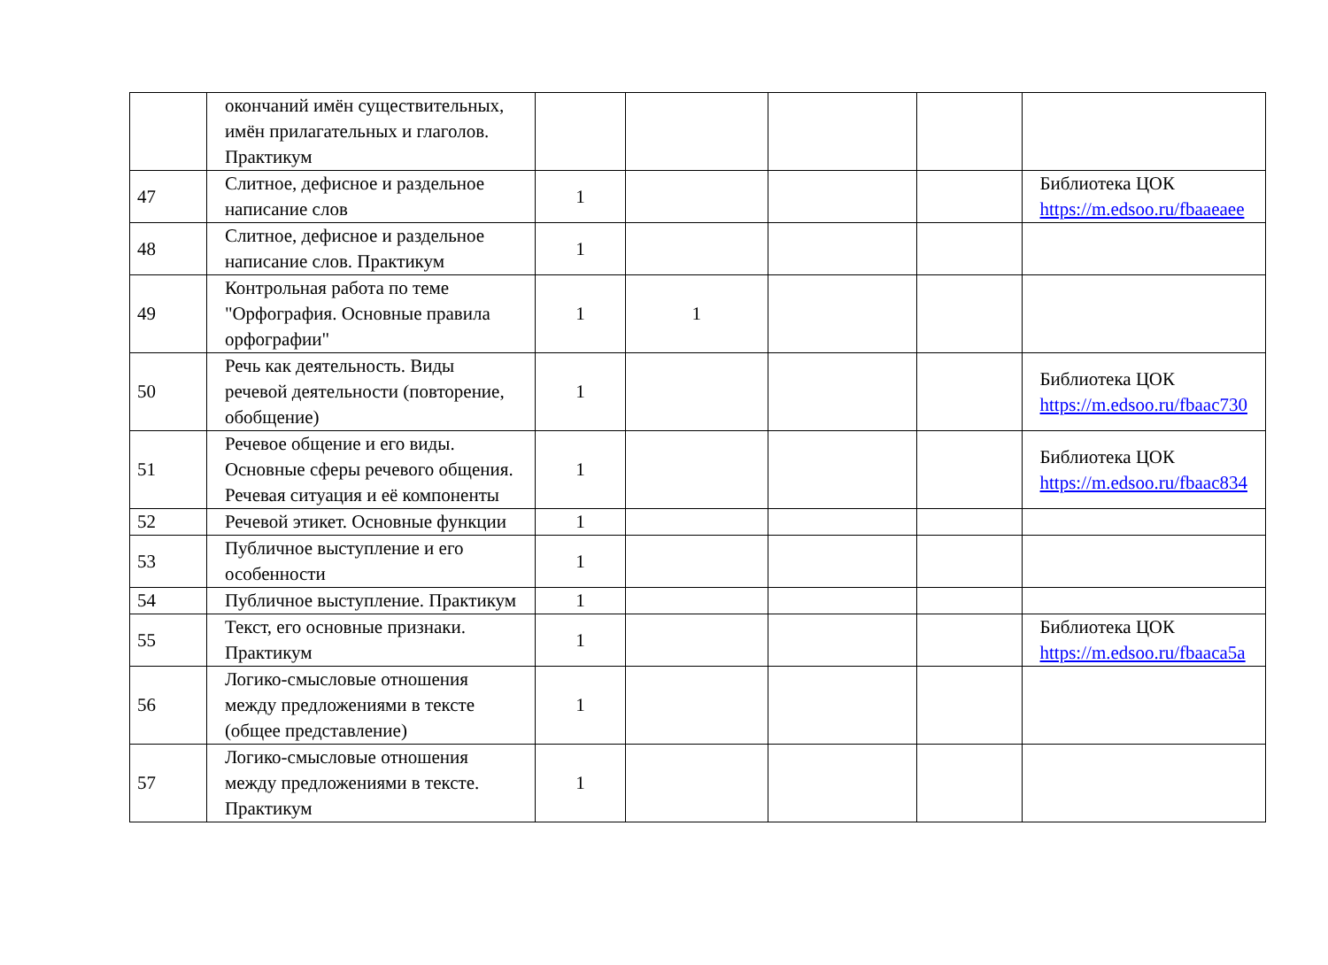| | окончаний имён существительных, имён прилагательных и глаголов. Практикум | | | | | |
| 47 | Слитное, дефисное и раздельное написание слов | 1 | | | | Библиотека ЦОК https://m.edsoo.ru/fbaaeaee |
| 48 | Слитное, дефисное и раздельное написание слов. Практикум | 1 | | | | |
| 49 | Контрольная работа по теме "Орфография. Основные правила орфографии" | 1 | 1 | | | |
| 50 | Речь как деятельность. Виды речевой деятельности (повторение, обобщение) | 1 | | | | Библиотека ЦОК https://m.edsoo.ru/fbaac730 |
| 51 | Речевое общение и его виды. Основные сферы речевого общения. Речевая ситуация и её компоненты | 1 | | | | Библиотека ЦОК https://m.edsoo.ru/fbaac834 |
| 52 | Речевой этикет. Основные функции | 1 | | | | |
| 53 | Публичное выступление и его особенности | 1 | | | | |
| 54 | Публичное выступление. Практикум | 1 | | | | |
| 55 | Текст, его основные признаки. Практикум | 1 | | | | Библиотека ЦОК https://m.edsoo.ru/fbaaca5a |
| 56 | Логико-смысловые отношения между предложениями в тексте (общее представление) | 1 | | | | |
| 57 | Логико-смысловые отношения между предложениями в тексте. Практикум | 1 | | | | |